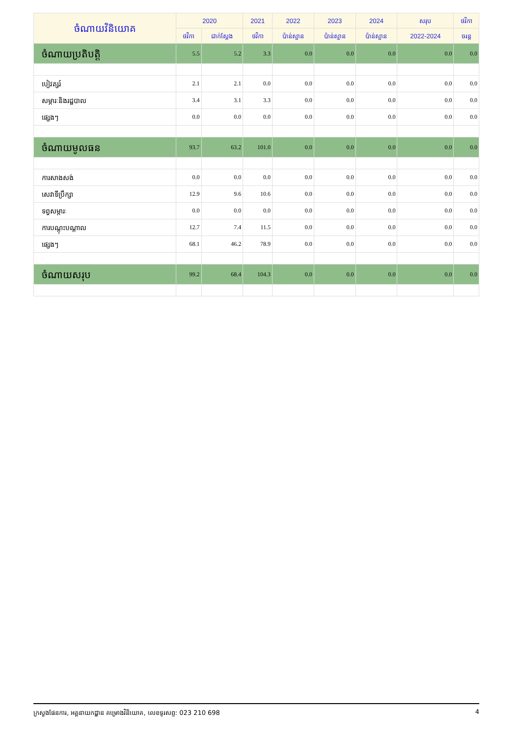| ចំណាយវិនិយោគ | 2020 | | 2021 | 2022 | 2023 | 2024 | សរុប | ថវិកា |
| --- | --- | --- | --- | --- | --- | --- | --- | --- |
| | ថវិកា | ជាក់ស្តែង | ថវិកា | ប៉ាន់ស្មាន | ប៉ាន់ស្មាន | ប៉ាន់ស្មាន | 2022-2024 | ចរន្ត |
| ចំណាយប្រតិបត្តិ | 5.5 | 5.2 | 3.3 | 0.0 | 0.0 | 0.0 | 0.0 | 0.0 |
| បៀវត្សរ៍ | 2.1 | 2.1 | 0.0 | 0.0 | 0.0 | 0.0 | 0.0 | 0.0 |
| សម្ភារៈនិងរដ្ឋបាល | 3.4 | 3.1 | 3.3 | 0.0 | 0.0 | 0.0 | 0.0 | 0.0 |
| ផ្សេងៗ | 0.0 | 0.0 | 0.0 | 0.0 | 0.0 | 0.0 | 0.0 | 0.0 |
| ចំណាយមូលធន | 93.7 | 63.2 | 101.0 | 0.0 | 0.0 | 0.0 | 0.0 | 0.0 |
| ការសាងសង់ | 0.0 | 0.0 | 0.0 | 0.0 | 0.0 | 0.0 | 0.0 | 0.0 |
| សេវាទីប្រឹក្សា | 12.9 | 9.6 | 10.6 | 0.0 | 0.0 | 0.0 | 0.0 | 0.0 |
| ទព្វសម្ភារៈ | 0.0 | 0.0 | 0.0 | 0.0 | 0.0 | 0.0 | 0.0 | 0.0 |
| ការបណ្តុះបណ្តាល | 12.7 | 7.4 | 11.5 | 0.0 | 0.0 | 0.0 | 0.0 | 0.0 |
| ផ្សេងៗ | 68.1 | 46.2 | 78.9 | 0.0 | 0.0 | 0.0 | 0.0 | 0.0 |
| ចំណាយសរុប | 99.2 | 68.4 | 104.3 | 0.0 | 0.0 | 0.0 | 0.0 | 0.0 |
ក្រសួងផែនការ, អគ្គនាយកដ្ឋាន គម្រោងវិនិយោគ, លេខទូរសព្ទ: 023 210 698 4